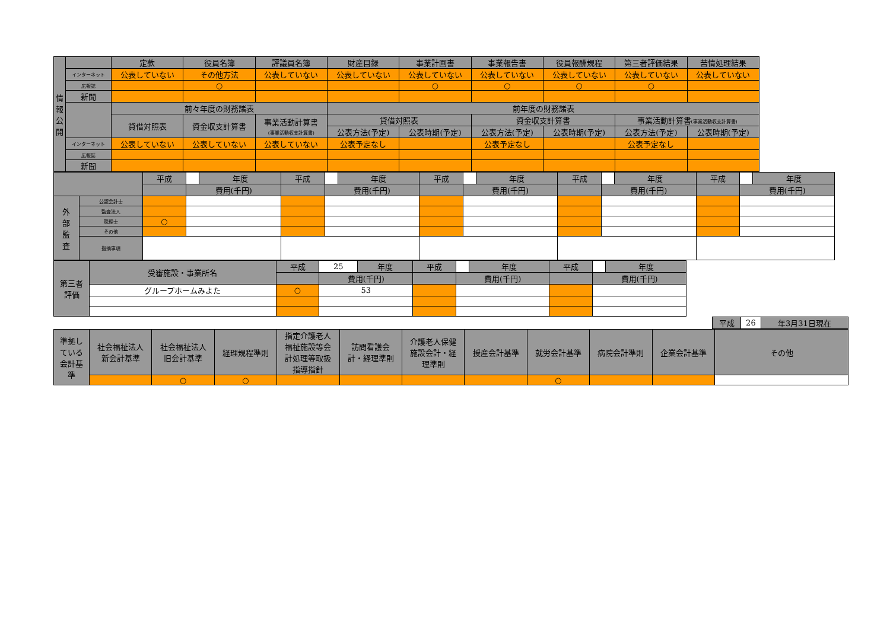| 情 報 公 開 | | 定款 | 役員名簿 | 評議員名簿 | 財産目録 | 事業計画書 | 事業報告書 | 役員報酬規程 | 第三者評価結果 | 苦情処理結果 |
| --- | --- | --- | --- | --- | --- | --- | --- | --- | --- | --- |
| | インターネット | 公表していない | その他方法 | 公表していない | 公表していない | 公表していない | 公表していない | 公表していない | 公表していない | 公表していない |
| | 広報誌 | | ○ | | | ○ | ○ | ○ | ○ | |
| | 新聞 | | | | | | | | | |
| | | 前々年度の財務諸表 | | | 前年度の財務諸表 | | | | | |
| | | 貸借対照表 | 資金収支計算書 | 事業活動計算書 (事業活動収支計算書) | 貸借対照表 | | 資金収支計算書 | | 事業活動計算書 (事業活動収支計算書) | |
| | | | | | 公表方法(予定) | 公表時期(予定) | 公表方法(予定) | 公表時期(予定) | 公表方法(予定) | 公表時期(予定) |
| | インターネット | 公表していない | 公表していない | 公表していない | 公表予定なし | | 公表予定なし | | 公表予定なし | |
| | 広報誌 | | | | | | | | | |
| | 新聞 | | | | | | | | | |
| | | 平成 | | 年度 | 平成 | | 年度 | 平成 | | 年度 | 平成 | | 年度 | 平成 | | 年度 |
| | | | 費用(千円) | | | 費用(千円) | | | 費用(千円) | | | 費用(千円) | | | 費用(千円) | |
| 外 部 監 査 | 公認会計士 | | | | | | | | | | | | | | | |
| | 監査法人 | | | | | | | | | | | | | | | |
| | 税理士 | ○ | | | | | | | | | | | | | | |
| | その他 | | | | | | | | | | | | | | | |
| | 指摘事項 | | | | | | | | | | | | | | | |
| 第三者 評価 | 受審施設・事業所名 | 平成 | 25 | 年度 | 平成 | | 年度 | 平成 | | 年度 |
| | | | 費用(千円) | | | 費用(千円) | | | 費用(千円) | |
| | グループホームみよた | ○ | 53 | | | | | | | |
| 平成 | 26 | 年3月31日現在 |
| 準拠し ている 会計基 準 | 社会福祉法人 新会計基準 | 社会福祉法人 旧会計基準 | 経理規程準則 | 指定介護老人 福祉施設等会 計処理等取扱 指導指針 | 訪問看護会 計・経理準則 | 介護老人保健 施設会計・経 理準則 | 授産会計基準 | 就労会計基準 | 病院会計準則 | 企業会計基準 | その他 |
| --- | --- | --- | --- | --- | --- | --- | --- | --- | --- | --- | --- |
| | | ○ | ○ | | | | | ○ | | | |